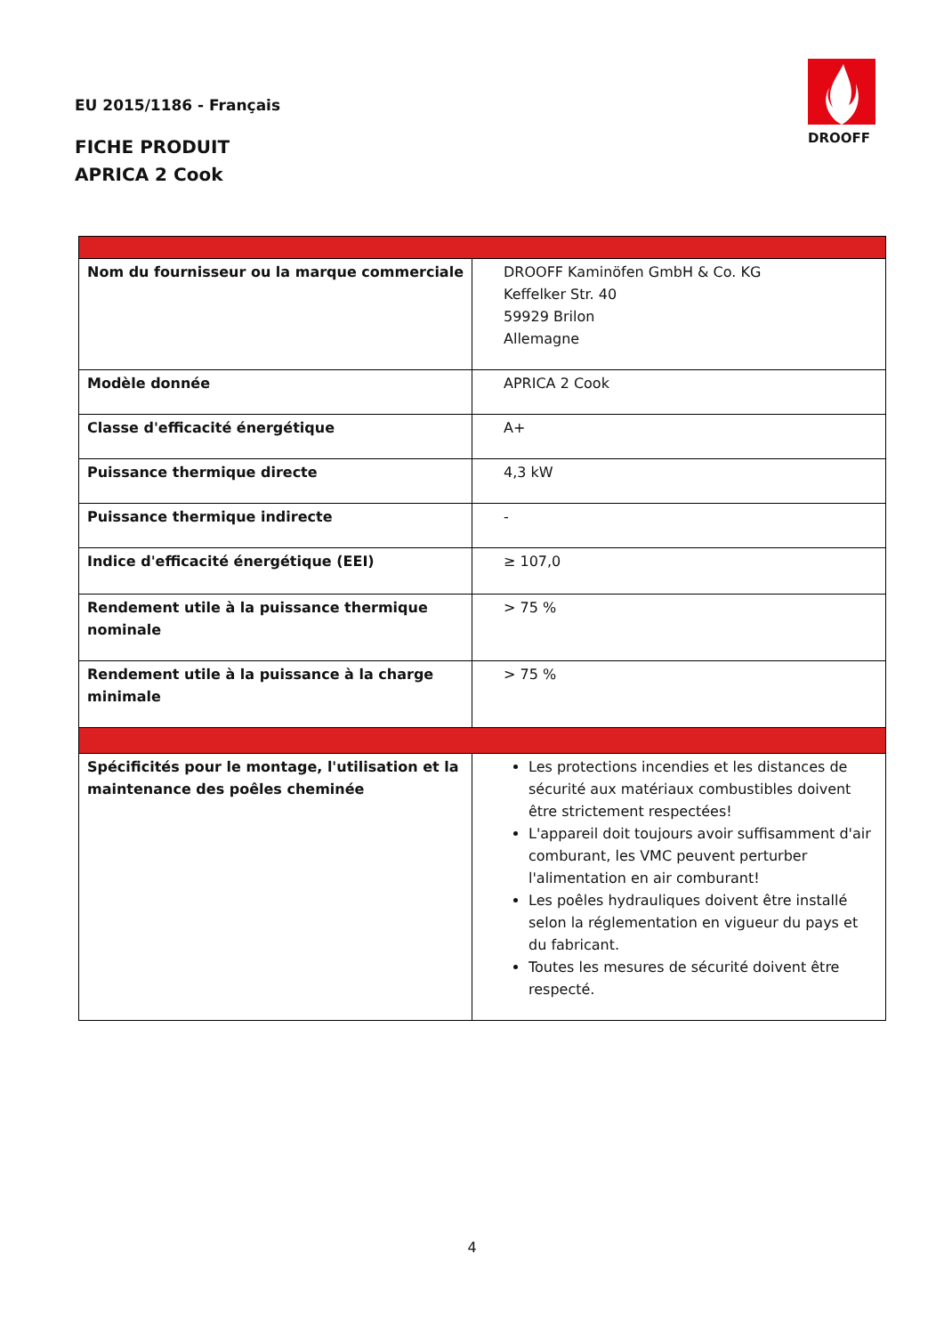EU 2015/1186 - Français
FICHE PRODUIT
APRICA 2 Cook
DROOFF
| Nom du fournisseur ou la marque commerciale | DROOFF Kaminöfen GmbH & Co. KG Keffelker Str. 40 59929 Brilon Allemagne |
| Modèle donnée | APRICA 2 Cook |
| Classe d'efficacité énergétique | A+ |
| Puissance thermique directe | 4,3 kW |
| Puissance thermique indirecte | - |
| Indice d'efficacité énergétique (EEI) | ≥ 107,0 |
| Rendement utile à la puissance thermique nominale | > 75 % |
| Rendement utile à la puissance à la charge minimale | > 75 % |
| Spécificités pour le montage, l'utilisation et la maintenance des poêles cheminée | Les protections incendies et les distances de sécurité aux matériaux combustibles doivent être strictement respectées! L'appareil doit toujours avoir suffisamment d'air comburant, les VMC peuvent perturber l'alimentation en air comburant! Les poêles hydrauliques doivent être installé selon la réglementation en vigueur du pays et du fabricant. Toutes les mesures de sécurité doivent être respecté. |
4